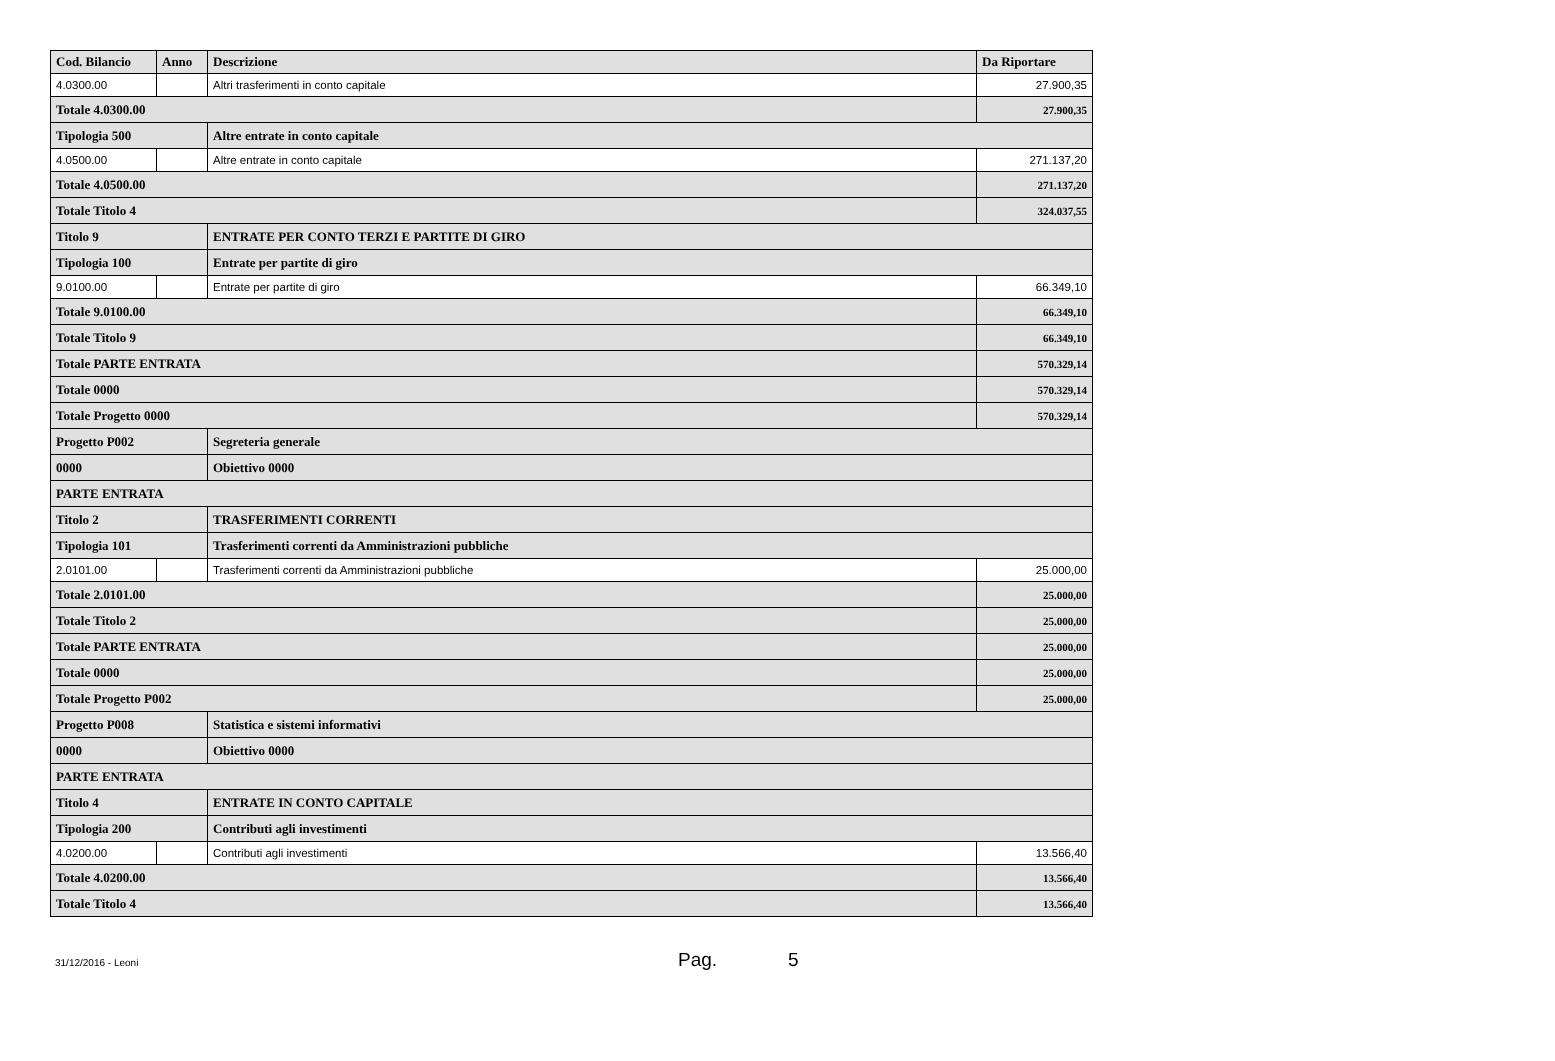| Cod. Bilancio | Anno | Descrizione | Da Riportare |
| --- | --- | --- | --- |
| 4.0300.00 | | Altri trasferimenti in conto capitale | 27.900,35 |
| Totale 4.0300.00 | | | 27.900,35 |
| Tipologia 500 | | Altre entrate in conto capitale | |
| 4.0500.00 | | Altre entrate in conto capitale | 271.137,20 |
| Totale 4.0500.00 | | | 271.137,20 |
| Totale Titolo 4 | | | 324.037,55 |
| Titolo 9 | | ENTRATE PER CONTO TERZI E PARTITE DI GIRO | |
| Tipologia 100 | | Entrate per partite di giro | |
| 9.0100.00 | | Entrate per partite di giro | 66.349,10 |
| Totale 9.0100.00 | | | 66.349,10 |
| Totale Titolo 9 | | | 66.349,10 |
| Totale PARTE ENTRATA | | | 570.329,14 |
| Totale 0000 | | | 570.329,14 |
| Totale Progetto 0000 | | | 570.329,14 |
| Progetto P002 | | Segreteria generale | |
| 0000 | | Obiettivo 0000 | |
| PARTE ENTRATA | | | |
| Titolo 2 | | TRASFERIMENTI CORRENTI | |
| Tipologia 101 | | Trasferimenti correnti da Amministrazioni pubbliche | |
| 2.0101.00 | | Trasferimenti correnti da Amministrazioni pubbliche | 25.000,00 |
| Totale 2.0101.00 | | | 25.000,00 |
| Totale Titolo 2 | | | 25.000,00 |
| Totale PARTE ENTRATA | | | 25.000,00 |
| Totale 0000 | | | 25.000,00 |
| Totale Progetto P002 | | | 25.000,00 |
| Progetto P008 | | Statistica e sistemi informativi | |
| 0000 | | Obiettivo 0000 | |
| PARTE ENTRATA | | | |
| Titolo 4 | | ENTRATE IN CONTO CAPITALE | |
| Tipologia 200 | | Contributi agli investimenti | |
| 4.0200.00 | | Contributi agli investimenti | 13.566,40 |
| Totale 4.0200.00 | | | 13.566,40 |
| Totale Titolo 4 | | | 13.566,40 |
31/12/2016 - Leoni Pag. 5